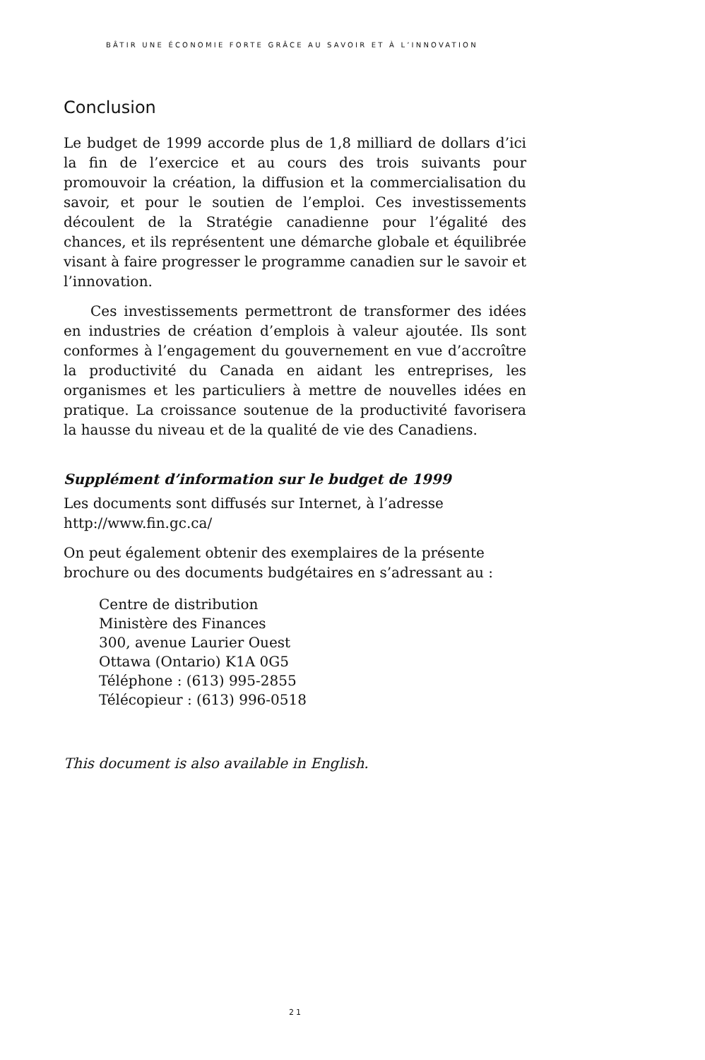BÂTIR UNE ÉCONOMIE FORTE GRÂCE AU SAVOIR ET À L’INNOVATION
Conclusion
Le budget de 1999 accorde plus de 1,8 milliard de dollars d’ici la fin de l’exercice et au cours des trois suivants pour promouvoir la création, la diffusion et la commercialisation du savoir, et pour le soutien de l’emploi. Ces investissements découlent de la Stratégie canadienne pour l’égalité des chances, et ils représentent une démarche globale et équilibrée visant à faire progresser le programme canadien sur le savoir et l’innovation.
Ces investissements permettront de transformer des idées en industries de création d’emplois à valeur ajoutée. Ils sont conformes à l’engagement du gouvernement en vue d’accroître la productivité du Canada en aidant les entreprises, les organismes et les particuliers à mettre de nouvelles idées en pratique. La croissance soutenue de la productivité favorisera la hausse du niveau et de la qualité de vie des Canadiens.
Supplément d’information sur le budget de 1999
Les documents sont diffusés sur Internet, à l’adresse
http://www.fin.gc.ca/
On peut également obtenir des exemplaires de la présente brochure ou des documents budgétaires en s’adressant au :
Centre de distribution
Ministère des Finances
300, avenue Laurier Ouest
Ottawa (Ontario) K1A 0G5
Téléphone : (613) 995-2855
Télécopieur : (613) 996-0518
This document is also available in English.
21